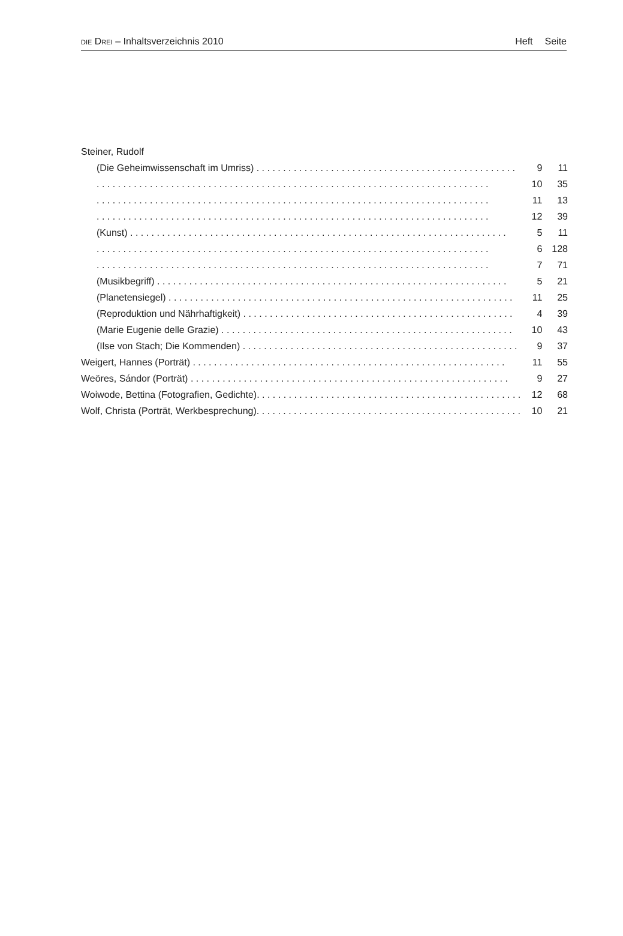DIE DREI – Inhaltsverzeichnis 2010 Heft Seite
| Steiner, Rudolf | | |
| (Die Geheimwissenschaft im Umriss) . . . . . . . . . . . . . . . . . . . . . . . . . . . . . . . . . . . . . . . . . . . . . . . . . | 9 | 11 |
| . . . . . . . . . . . . . . . . . . . . . . . . . . . . . . . . . . . . . . . . . . . . . . . . . . . . . . . . . . . . . . . . . . . . . . . . . . | 10 | 35 |
| . . . . . . . . . . . . . . . . . . . . . . . . . . . . . . . . . . . . . . . . . . . . . . . . . . . . . . . . . . . . . . . . . . . . . . . . . . | 11 | 13 |
| . . . . . . . . . . . . . . . . . . . . . . . . . . . . . . . . . . . . . . . . . . . . . . . . . . . . . . . . . . . . . . . . . . . . . . . . . . | 12 | 39 |
| (Kunst) . . . . . . . . . . . . . . . . . . . . . . . . . . . . . . . . . . . . . . . . . . . . . . . . . . . . . . . . . . . . . . . . . . . . . . . | 5 | 11 |
| . . . . . . . . . . . . . . . . . . . . . . . . . . . . . . . . . . . . . . . . . . . . . . . . . . . . . . . . . . . . . . . . . . . . . . . . . . | 6 | 128 |
| . . . . . . . . . . . . . . . . . . . . . . . . . . . . . . . . . . . . . . . . . . . . . . . . . . . . . . . . . . . . . . . . . . . . . . . . . . | 7 | 71 |
| (Musikbegriff) . . . . . . . . . . . . . . . . . . . . . . . . . . . . . . . . . . . . . . . . . . . . . . . . . . . . . . . . . . . . . . . . . . | 5 | 21 |
| (Planetensiegel) . . . . . . . . . . . . . . . . . . . . . . . . . . . . . . . . . . . . . . . . . . . . . . . . . . . . . . . . . . . . . . . . . | 11 | 25 |
| (Reproduktion und Nährhaftigkeit) . . . . . . . . . . . . . . . . . . . . . . . . . . . . . . . . . . . . . . . . . . . . . . . . . . . | 4 | 39 |
| (Marie Eugenie delle Grazie) . . . . . . . . . . . . . . . . . . . . . . . . . . . . . . . . . . . . . . . . . . . . . . . . . . . . . . . | 10 | 43 |
| (Ilse von Stach; Die Kommenden) . . . . . . . . . . . . . . . . . . . . . . . . . . . . . . . . . . . . . . . . . . . . . . . . . . . . | 9 | 37 |
| Weigert, Hannes (Porträt) . . . . . . . . . . . . . . . . . . . . . . . . . . . . . . . . . . . . . . . . . . . . . . . . . . . . . . . . . . . | 11 | 55 |
| Weöres, Sándor (Porträt) . . . . . . . . . . . . . . . . . . . . . . . . . . . . . . . . . . . . . . . . . . . . . . . . . . . . . . . . . . . . | 9 | 27 |
| Woiwode, Bettina (Fotografien, Gedichte). . . . . . . . . . . . . . . . . . . . . . . . . . . . . . . . . . . . . . . . . . . . . . . . . . | 12 | 68 |
| Wolf, Christa (Porträt, Werkbesprechung). . . . . . . . . . . . . . . . . . . . . . . . . . . . . . . . . . . . . . . . . . . . . . . . . . | 10 | 21 |